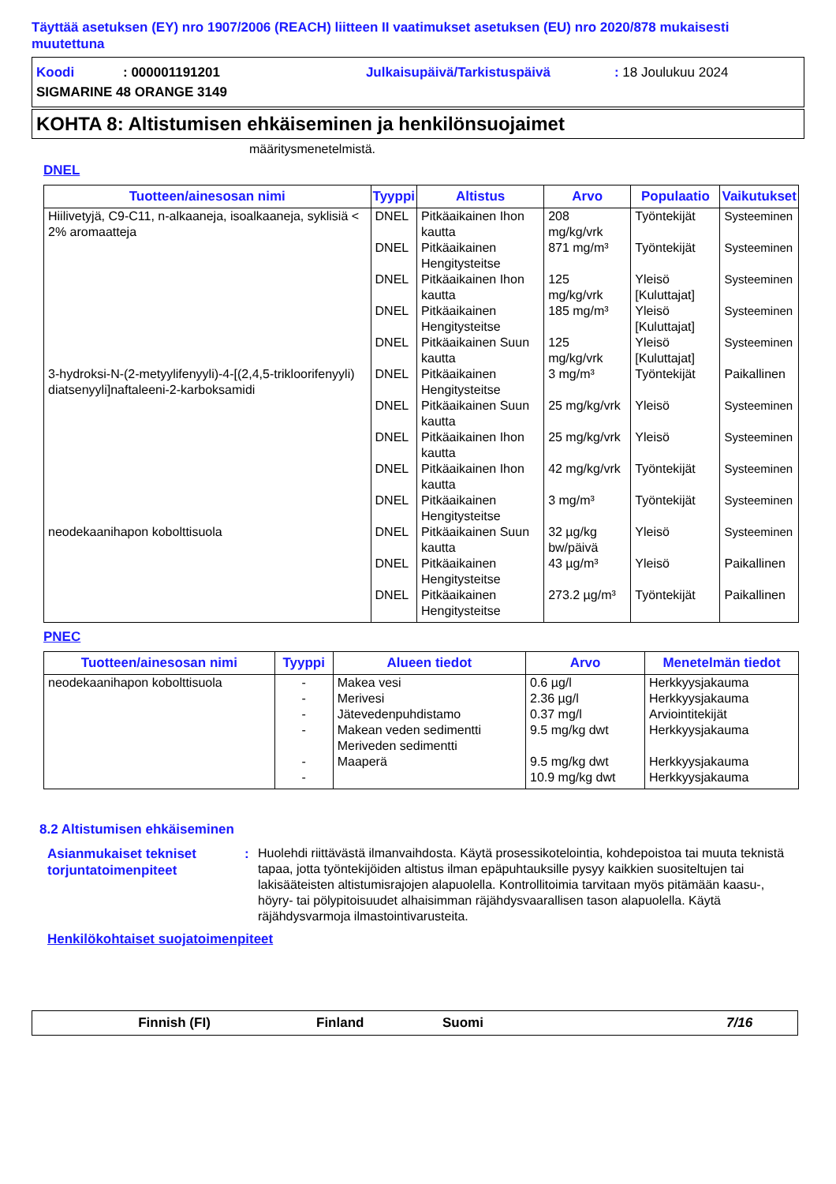Täyttää asetuksen (EY) nro 1907/2006 (REACH) liitteen II vaatimukset asetuksen (EU) nro 2020/878 mukaisesti muutettuna
Koodi: 000001191201 Julkaisupäivä/Tarkistuspäivä: 18 Joulukuu 2024
SIGMARINE 48 ORANGE 3149
KOHTA 8: Altistumisen ehkäiseminen ja henkilönsuojaimet
määritysmenetelmistä.
DNEL
| Tuotteen/ainesosan nimi | Tyyppi | Altistus | Arvo | Populaatio | Vaikutukset |
| --- | --- | --- | --- | --- | --- |
| Hiilivetyjä, C9-C11, n-alkaaneja, isoalkaaneja, syklisiä < 2% aromaatteja | DNEL | Pitkäaikainen Ihon kautta | 208 mg/kg/vrk | Työntekijät | Systeeminen |
| | DNEL | Pitkäaikainen Hengitysteitse | 871 mg/m³ | Työntekijät | Systeeminen |
| | DNEL | Pitkäaikainen Ihon kautta | 125 mg/kg/vrk | Yleisö [Kuluttajat] | Systeeminen |
| | DNEL | Pitkäaikainen Hengitysteitse | 185 mg/m³ | Yleisö [Kuluttajat] | Systeeminen |
| | DNEL | Pitkäaikainen Suun kautta | 125 mg/kg/vrk | Yleisö [Kuluttajat] | Systeeminen |
| 3-hydroksi-N-(2-metyylifenyyli)-4-[(2,4,5-trikloorifenyyli) diatsenyyli]naftaleeni-2-karboksamidi | DNEL | Pitkäaikainen Hengitysteitse | 3 mg/m³ | Työntekijät | Paikallinen |
| | DNEL | Pitkäaikainen Suun kautta | 25 mg/kg/vrk | Yleisö | Systeeminen |
| | DNEL | Pitkäaikainen Ihon kautta | 25 mg/kg/vrk | Yleisö | Systeeminen |
| | DNEL | Pitkäaikainen Ihon kautta | 42 mg/kg/vrk | Työntekijät | Systeeminen |
| | DNEL | Pitkäaikainen Hengitysteitse | 3 mg/m³ | Työntekijät | Systeeminen |
| neodekaanihapon kobolttisuola | DNEL | Pitkäaikainen Suun kautta | 32 µg/kg bw/päivä | Yleisö | Systeeminen |
| | DNEL | Pitkäaikainen Hengitysteitse | 43 µg/m³ | Yleisö | Paikallinen |
| | DNEL | Pitkäaikainen Hengitysteitse | 273.2 µg/m³ | Työntekijät | Paikallinen |
PNEC
| Tuotteen/ainesosan nimi | Tyyppi | Alueen tiedot | Arvo | Menetelmän tiedot |
| --- | --- | --- | --- | --- |
| neodekaanihapon kobolttisuola | - - - - - - | Makea vesi Merivesi Jätevedenpuhdistamo Makean veden sedimentti Meriveden sedimentti Maaperä | 0.6 µg/l 2.36 µg/l 0.37 mg/l 9.5 mg/kg dwt 9.5 mg/kg dwt 10.9 mg/kg dwt | Herkkyysjakauma Herkkyysjakauma Arviointitekijät Herkkyysjakauma Herkkyysjakauma Herkkyysjakauma |
8.2 Altistumisen ehkäiseminen
Asianmukaiset tekniset torjuntatoimenpiteet
:
Huolehdi riittävästä ilmanvaihdosta. Käytä prosessikotelointia, kohdepoistoa tai muuta teknistä tapaa, jotta työntekijöiden altistus ilman epäpuhtauksille pysyy kaikkien suositeltujen tai lakisääteisten altistumisrajojen alapuolella. Kontrollitoimia tarvitaan myös pitämään kaasu-, höyry- tai pölypitoisuudet alhaisimman räjähdysvaarallisen tason alapuolella. Käytä räjähdysvarmoja ilmastointivarusteita.
Henkilökohtaiset suojatoimenpiteet
Finnish (FI) Finland Suomi 7/16